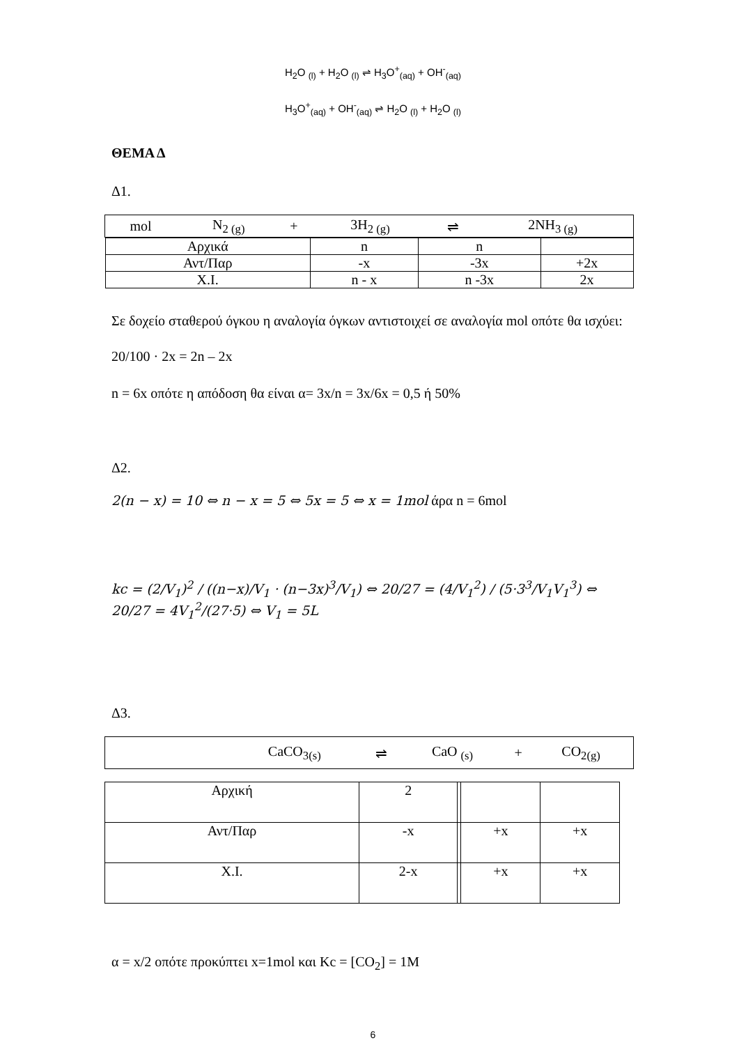H<sub>2</sub>O <sub>(l)</sub> + H<sub>2</sub>O <sub>(l)</sub> ⇌ H<sub>3</sub>O<sup>+</sup><sub>(aq)</sub> + OH<sup>-</sup><sub>(aq)</sub>
H<sub>3</sub>O<sup>+</sup><sub>(aq)</sub> + OH<sup>-</sup><sub>(aq)</sub> ⇌ H<sub>2</sub>O <sub>(l)</sub> + H<sub>2</sub>O <sub>(l)</sub>
ΘΕΜΑ Δ
Δ1.
| mol | N<sub>2 (g)</sub> | + | 3H<sub>2 (g)</sub> | ⇌ | 2NH<sub>3 (g)</sub> |
| / Αρχικά / n / n / / / Αντ/Παρ / -x / -3x / +2x / / Χ.Ι. / n - x / n -3x / 2x / | | | | | |
Σε δοχείο σταθερού όγκου η αναλογία όγκων αντιστοιχεί σε αναλογία mol οπότε θα ισχύει:
20/100 · 2x = 2n – 2x
n = 6x οπότε η απόδοση θα είναι α= 3x/n = 3x/6x = 0,5 ή 50%
Δ2.
2(n − x) = 10 ⇔ n − x = 5 ⇔ 5x = 5 ⇔ x = 1mol άρα n = 6mol
kc = (2/V<sub>1</sub>)<sup>2</sup> / ((n−x)/V<sub>1</sub> · (n−3x)<sup>3</sup>/V<sub>1</sub>) ⇔ 20/27 = (4/V<sub>1</sub><sup>2</sup>) / (5·3<sup>3</sup>/V<sub>1</sub>V<sub>1</sub><sup>3</sup>) ⇔ 20/27 = 4V<sub>1</sub><sup>2</sup>/(27·5) ⇔ V<sub>1</sub> = 5L
Δ3.
| | CaCO<sub>3(s)</sub> | ⇌ | CaO <sub>(s)</sub> | + | CO<sub>2(g)</sub> |
| Αρχική | 2 | | | |
| Αντ/Παρ | -x | | +x | +x |
| Χ.Ι. | 2-x | | +x | +x |
α = x/2 οπότε προκύπτει x=1mol και Kc = [CO<sub>2</sub>] = 1M
6